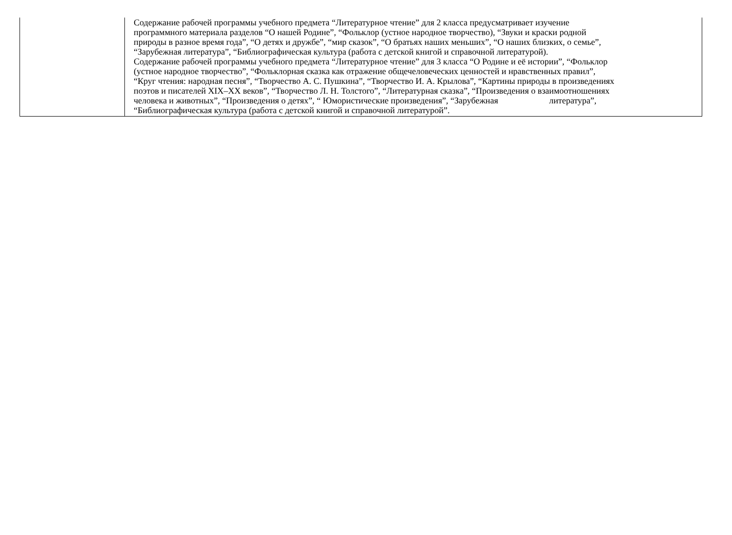| | Содержание рабочей программы учебного предмета “Литературное чтение” для 2 класса предусматривает изучение программного материала разделов “О нашей Родине”, “Фольклор (устное народное творчество), “Звуки и краски родной природы в разное время года”, “О детях и дружбе”, “мир сказок”, “О братьях наших меньших”, “О наших близких, о семье”, “Зарубежная литература”, “Библиографическая культура (работа с детской книгой и справочной литературой). Содержание рабочей программы учебного предмета “Литературное чтение” для 3 класса “О Родине и её истории”, “Фольклор (устное народное творчество”, “Фольклорная сказка как отражение общечеловеческих ценностей и нравственных правил”, “Круг чтения: народная песня”, “Творчество А. С. Пушкина”, “Творчество И. А. Крылова”, “Картины природы в произведениях поэтов и писателей XIX–XX веков”, “Творчество Л. Н. Толстого”, “Литературная сказка”, “Произведения о взаимоотношениях человека и животных”, “Произведения о детях”, “ Юмористические произведения”, “Зарубежная литература”, “Библиографическая культура (работа с детской книгой и справочной литературой”. |